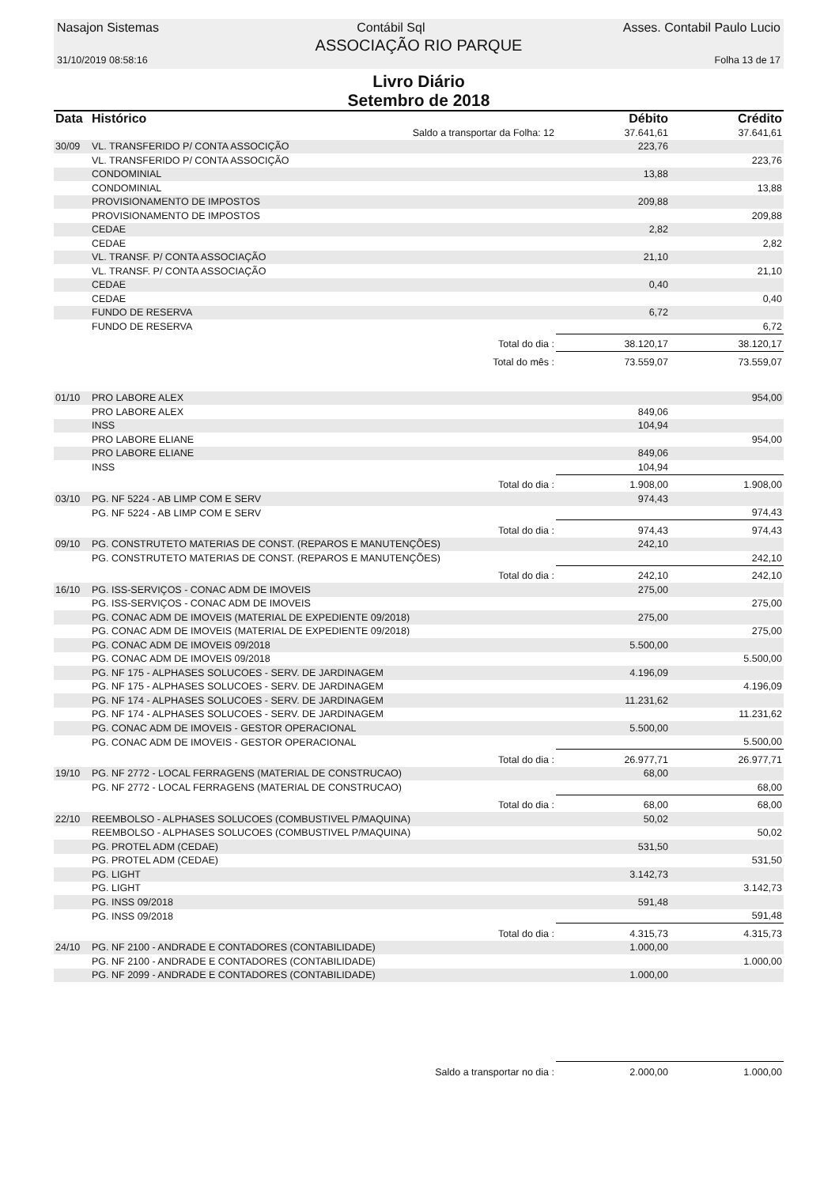Nasajon Sistemas Contábil Sql Asses. Contabil Paulo Lucio
ASSOCIAÇÃO RIO PARQUE
31/10/2019 08:58:16 Folha 13 de 17
Livro Diário
Setembro de 2018
| Data | Histórico | Débito | Crédito |
| --- | --- | --- | --- |
| | Saldo a transportar da Folha: 12 | 37.641,61 | 37.641,61 |
| 30/09 | VL. TRANSFERIDO P/ CONTA ASSOCIÇÃO | 223,76 | |
| | VL. TRANSFERIDO P/ CONTA ASSOCIÇÃO | | 223,76 |
| | CONDOMINIAL | 13,88 | |
| | CONDOMINIAL | | 13,88 |
| | PROVISIONAMENTO DE IMPOSTOS | 209,88 | |
| | PROVISIONAMENTO DE IMPOSTOS | | 209,88 |
| | CEDAE | 2,82 | |
| | CEDAE | | 2,82 |
| | VL. TRANSF. P/ CONTA ASSOCIAÇÃO | 21,10 | |
| | VL. TRANSF. P/ CONTA ASSOCIAÇÃO | | 21,10 |
| | CEDAE | 0,40 | |
| | CEDAE | | 0,40 |
| | FUNDO DE RESERVA | 6,72 | |
| | FUNDO DE RESERVA | | 6,72 |
| | Total do dia : | 38.120,17 | 38.120,17 |
| | Total do mês : | 73.559,07 | 73.559,07 |
| 01/10 | PRO LABORE ALEX | | 954,00 |
| | PRO LABORE ALEX | 849,06 | |
| | INSS | 104,94 | |
| | PRO LABORE ELIANE | | 954,00 |
| | PRO LABORE ELIANE | 849,06 | |
| | INSS | 104,94 | |
| | Total do dia : | 1.908,00 | 1.908,00 |
| 03/10 | PG. NF 5224 - AB LIMP COM E SERV | 974,43 | |
| | PG. NF 5224 - AB LIMP COM E SERV | | 974,43 |
| | Total do dia : | 974,43 | 974,43 |
| 09/10 | PG. CONSTRUTETO MATERIAS DE CONST. (REPAROS E MANUTENÇÕES) | 242,10 | |
| | PG. CONSTRUTETO MATERIAS DE CONST. (REPAROS E MANUTENÇÕES) | | 242,10 |
| | Total do dia : | 242,10 | 242,10 |
| 16/10 | PG. ISS-SERVIÇOS - CONAC ADM DE IMOVEIS | 275,00 | |
| | PG. ISS-SERVIÇOS - CONAC ADM DE IMOVEIS | | 275,00 |
| | PG. CONAC ADM DE IMOVEIS (MATERIAL DE EXPEDIENTE 09/2018) | 275,00 | |
| | PG. CONAC ADM DE IMOVEIS (MATERIAL DE EXPEDIENTE 09/2018) | | 275,00 |
| | PG. CONAC ADM DE IMOVEIS 09/2018 | 5.500,00 | |
| | PG. CONAC ADM DE IMOVEIS 09/2018 | | 5.500,00 |
| | PG. NF 175 - ALPHASES SOLUCOES - SERV. DE JARDINAGEM | 4.196,09 | |
| | PG. NF 175 - ALPHASES SOLUCOES - SERV. DE JARDINAGEM | | 4.196,09 |
| | PG. NF 174 - ALPHASES SOLUCOES - SERV. DE JARDINAGEM | 11.231,62 | |
| | PG. NF 174 - ALPHASES SOLUCOES - SERV. DE JARDINAGEM | | 11.231,62 |
| | PG. CONAC ADM DE IMOVEIS - GESTOR OPERACIONAL | 5.500,00 | |
| | PG. CONAC ADM DE IMOVEIS - GESTOR OPERACIONAL | | 5.500,00 |
| | Total do dia : | 26.977,71 | 26.977,71 |
| 19/10 | PG. NF 2772 - LOCAL FERRAGENS (MATERIAL DE CONSTRUCAO) | 68,00 | |
| | PG. NF 2772 - LOCAL FERRAGENS (MATERIAL DE CONSTRUCAO) | | 68,00 |
| | Total do dia : | 68,00 | 68,00 |
| 22/10 | REEMBOLSO - ALPHASES SOLUCOES (COMBUSTIVEL P/MAQUINA) | 50,02 | |
| | REEMBOLSO - ALPHASES SOLUCOES (COMBUSTIVEL P/MAQUINA) | | 50,02 |
| | PG. PROTEL ADM (CEDAE) | 531,50 | |
| | PG. PROTEL ADM (CEDAE) | | 531,50 |
| | PG. LIGHT | 3.142,73 | |
| | PG. LIGHT | | 3.142,73 |
| | PG. INSS 09/2018 | 591,48 | |
| | PG. INSS 09/2018 | | 591,48 |
| | Total do dia : | 4.315,73 | 4.315,73 |
| 24/10 | PG. NF 2100 - ANDRADE E CONTADORES (CONTABILIDADE) | 1.000,00 | |
| | PG. NF 2100 - ANDRADE E CONTADORES (CONTABILIDADE) | | 1.000,00 |
| | PG. NF 2099 - ANDRADE E CONTADORES (CONTABILIDADE) | 1.000,00 | |
| | Saldo a transportar no dia : | 2.000,00 | 1.000,00 |